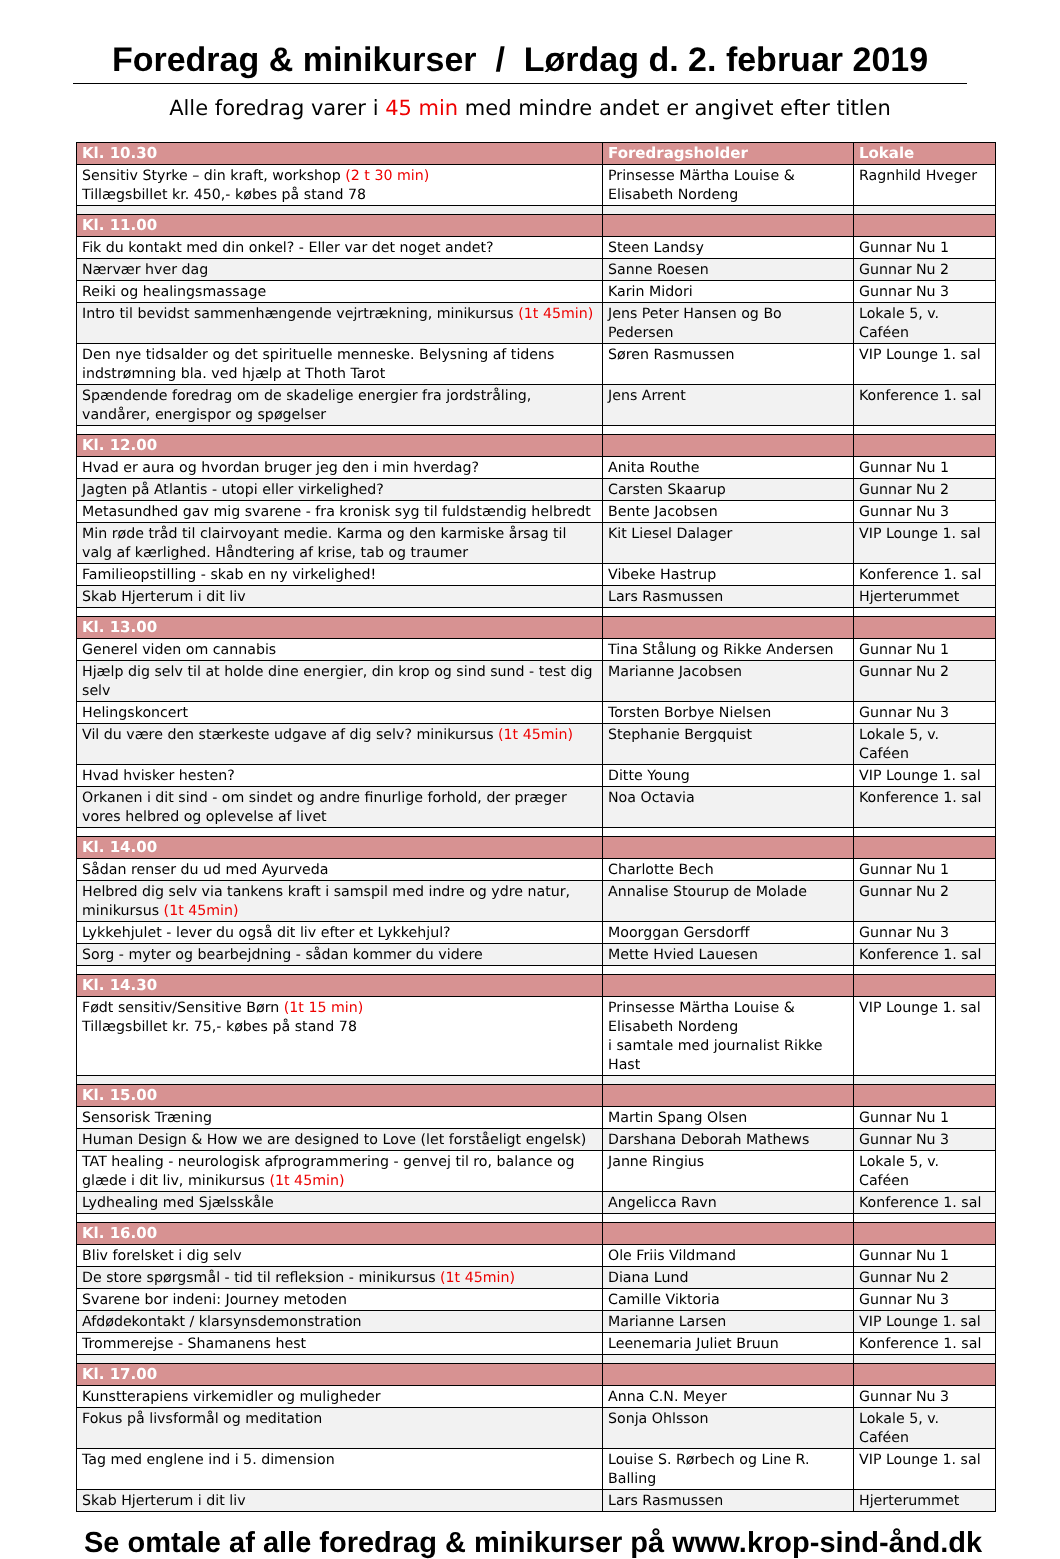Foredrag & minikurser / Lørdag d. 2. februar 2019
Alle foredrag varer i 45 min med mindre andet er angivet efter titlen
| Kl. 10.30 | Foredragsholder | Lokale |
| Sensitiv Styrke – din kraft, workshop (2 t 30 min) Tillægsbillet kr. 450,- købes på stand 78 | Prinsesse Märtha Louise & Elisabeth Nordeng | Ragnhild Hveger |
| Kl. 11.00 | | |
| Fik du kontakt med din onkel? - Eller var det noget andet? | Steen Landsy | Gunnar Nu 1 |
| Nærvær hver dag | Sanne Roesen | Gunnar Nu 2 |
| Reiki og healingsmassage | Karin Midori | Gunnar Nu 3 |
| Intro til bevidst sammenhængende vejrtrækning, minikursus (1t 45min) | Jens Peter Hansen og Bo Pedersen | Lokale 5, v. Caféen |
| Den nye tidsalder og det spirituelle menneske. Belysning af tidens indstrømning bla. ved hjælp at Thoth Tarot | Søren Rasmussen | VIP Lounge 1. sal |
| Spændende foredrag om de skadelige energier fra jordstråling, vandårer, energispor og spøgelser | Jens Arrent | Konference 1. sal |
| Kl. 12.00 | | |
| Hvad er aura og hvordan bruger jeg den i min hverdag? | Anita Routhe | Gunnar Nu 1 |
| Jagten på Atlantis - utopi eller virkelighed? | Carsten Skaarup | Gunnar Nu 2 |
| Metasundhed gav mig svarene - fra kronisk syg til fuldstændig helbredt | Bente Jacobsen | Gunnar Nu 3 |
| Min røde tråd til clairvoyant medie. Karma og den karmiske årsag til valg af kærlighed. Håndtering af krise, tab og traumer | Kit Liesel Dalager | VIP Lounge 1. sal |
| Familieopstilling - skab en ny virkelighed! | Vibeke Hastrup | Konference 1. sal |
| Skab Hjerterum i dit liv | Lars Rasmussen | Hjerterummet |
| Kl. 13.00 | | |
| Generel viden om cannabis | Tina Stålung og Rikke Andersen | Gunnar Nu 1 |
| Hjælp dig selv til at holde dine energier, din krop og sind sund - test dig selv | Marianne Jacobsen | Gunnar Nu 2 |
| Helingskoncert | Torsten Borbye Nielsen | Gunnar Nu 3 |
| Vil du være den stærkeste udgave af dig selv? minikursus (1t 45min) | Stephanie Bergquist | Lokale 5, v. Caféen |
| Hvad hvisker hesten? | Ditte Young | VIP Lounge 1. sal |
| Orkanen i dit sind - om sindet og andre finurlige forhold, der præger vores helbred og oplevelse af livet | Noa Octavia | Konference 1. sal |
| Kl. 14.00 | | |
| Sådan renser du ud med Ayurveda | Charlotte Bech | Gunnar Nu 1 |
| Helbred dig selv via tankens kraft i samspil med indre og ydre natur, minikursus (1t 45min) | Annalise Stourup de Molade | Gunnar Nu 2 |
| Lykkehjulet - lever du også dit liv efter et Lykkehjul? | Moorggan Gersdorff | Gunnar Nu 3 |
| Sorg - myter og bearbejdning - sådan kommer du videre | Mette Hvied Lauesen | Konference 1. sal |
| Kl. 14.30 | | |
| Født sensitiv/Sensitive Børn (1t 15 min) Tillægsbillet kr. 75,- købes på stand 78 | Prinsesse Märtha Louise & Elisabeth Nordeng i samtale med journalist Rikke Hast | VIP Lounge 1. sal |
| Kl. 15.00 | | |
| Sensorisk Træning | Martin Spang Olsen | Gunnar Nu 1 |
| Human Design & How we are designed to Love (let forståeligt engelsk) | Darshana Deborah Mathews | Gunnar Nu 3 |
| TAT healing - neurologisk afprogrammering - genvej til ro, balance og glæde i dit liv, minikursus (1t 45min) | Janne Ringius | Lokale 5, v. Caféen |
| Lydhealing med Sjælsskåle | Angelicca Ravn | Konference 1. sal |
| Kl. 16.00 | | |
| Bliv forelsket i dig selv | Ole Friis Vildmand | Gunnar Nu 1 |
| De store spørgsmål - tid til refleksion - minikursus (1t 45min) | Diana Lund | Gunnar Nu 2 |
| Svarene bor indeni: Journey metoden | Camille Viktoria | Gunnar Nu 3 |
| Afdødekontakt / klarsynsdemonstration | Marianne Larsen | VIP Lounge 1. sal |
| Trommerejse - Shamanens hest | Leenemaria Juliet Bruun | Konference 1. sal |
| Kl. 17.00 | | |
| Kunstterapiens virkemidler og muligheder | Anna C.N. Meyer | Gunnar Nu 3 |
| Fokus på livsformål og meditation | Sonja Ohlsson | Lokale 5, v. Caféen |
| Tag med englene ind i 5. dimension | Louise S. Rørbech og Line R. Balling | VIP Lounge 1. sal |
| Skab Hjerterum i dit liv | Lars Rasmussen | Hjerterummet |
Se omtale af alle foredrag & minikurser på www.krop-sind-ånd.dk